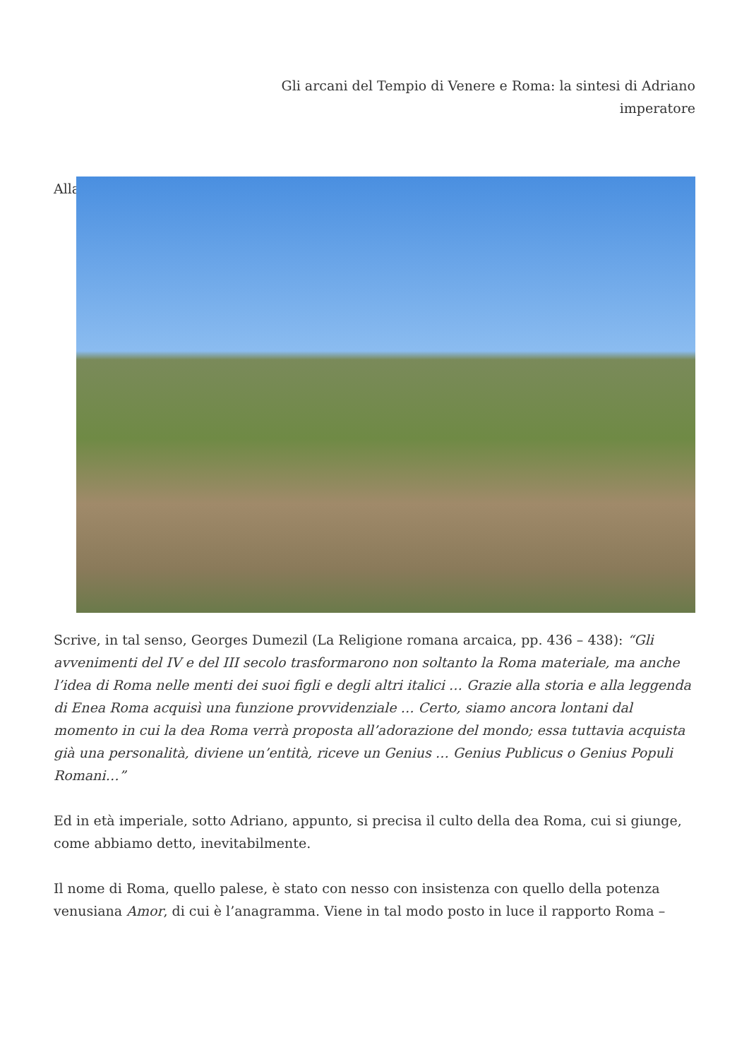Gli arcani del Tempio di Venere e Roma: la sintesi di Adriano
imperatore
Alla
Scrive, in tal senso, Georges Dumezil (La Religione romana arcaica, pp. 436 – 438): “Gli avvenimenti del IV e del III secolo trasformarono non soltanto la Roma materiale, ma anche l’idea di Roma nelle menti dei suoi figli e degli altri italici … Grazie alla storia e alla leggenda di Enea Roma acquisì una funzione provvidenziale … Certo, siamo ancora lontani dal momento in cui la dea Roma verrà proposta all’adorazione del mondo; essa tuttavia acquista già una personalità, diviene un’entità, riceve un Genius … Genius Publicus o Genius Populi Romani…”
Ed in età imperiale, sotto Adriano, appunto, si precisa il culto della dea Roma, cui si giunge, come abbiamo detto, inevitabilmente.
Il nome di Roma, quello palese, è stato con nesso con insistenza con quello della potenza venusiana Amor, di cui è l’anagramma. Viene in tal modo posto in luce il rapporto Roma –